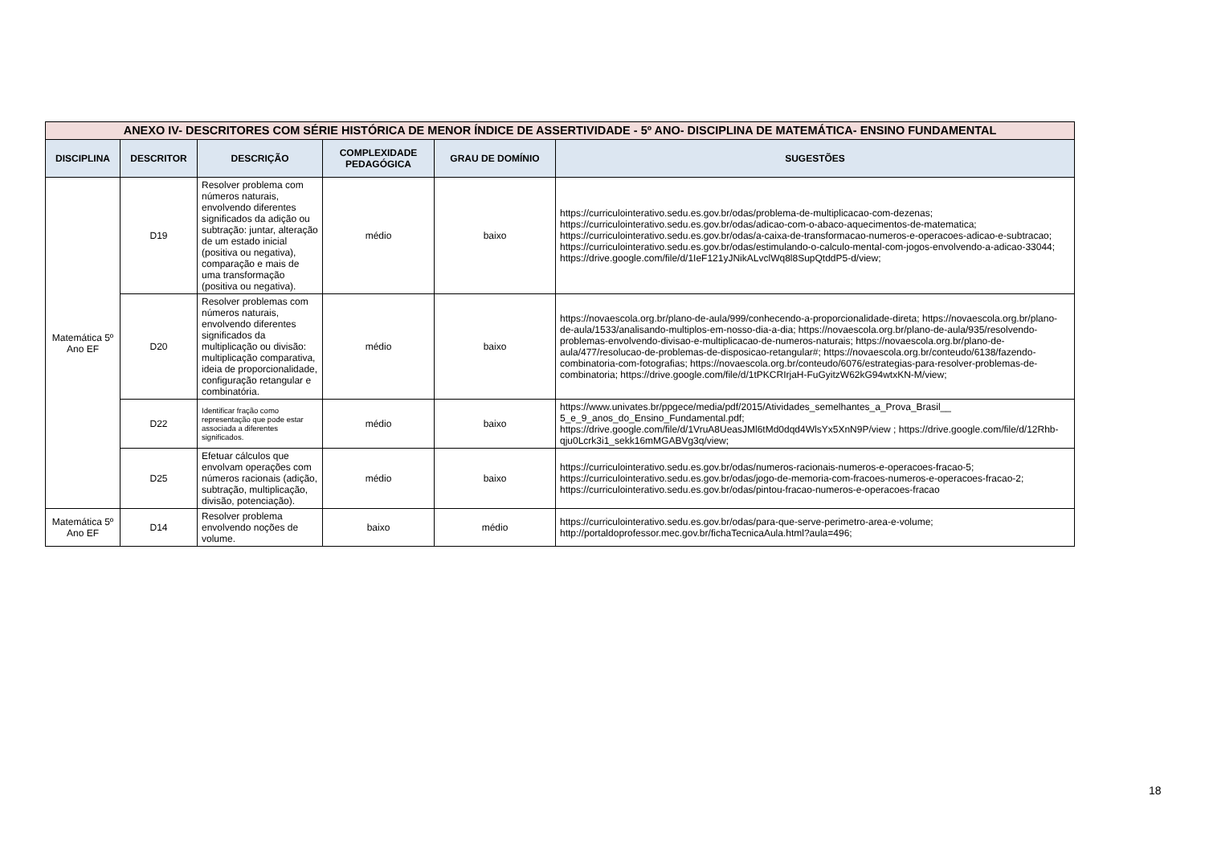| ANEXO IV- DESCRITORES COM SÉRIE HISTÓRICA DE MENOR ÍNDICE DE ASSERTIVIDADE - 5º ANO- DISCIPLINA DE MATEMÁTICA- ENSINO FUNDAMENTAL | | | | | |
| DISCIPLINA | DESCRITOR | DESCRIÇÃO | COMPLEXIDADE PEDAGÓGICA | GRAU DE DOMÍNIO | SUGESTÕES |
| Matemática 5º Ano EF | D19 | Resolver problema com números naturais, envolvendo diferentes significados da adição ou subtração: juntar, alteração de um estado inicial (positiva ou negativa), comparação e mais de uma transformação (positiva ou negativa). | médio | baixo | https://curriculointerativo.sedu.es.gov.br/odas/problema-de-multiplicacao-com-dezenas; https://curriculointerativo.sedu.es.gov.br/odas/adicao-com-o-abaco-aquecimentos-de-matematica; https://curriculointerativo.sedu.es.gov.br/odas/a-caixa-de-transformacao-numeros-e-operacoes-adicao-e-subtracao; https://curriculointerativo.sedu.es.gov.br/odas/estimulando-o-calculo-mental-com-jogos-envolvendo-a-adicao-33044; https://drive.google.com/file/d/1IeF121yJNikALvclWq8l8SupQtddP5-d/view; |
| | D20 | Resolver problemas com números naturais, envolvendo diferentes significados da multiplicação ou divisão: multiplicação comparativa, ideia de proporcionalidade, configuração retangular e combinatória. | médio | baixo | https://novaescola.org.br/plano-de-aula/999/conhecendo-a-proporcionalidade-direta; https://novaescola.org.br/plano-de-aula/1533/analisando-multiplos-em-nosso-dia-a-dia; https://novaescola.org.br/plano-de-aula/935/resolvendo-problemas-envolvendo-divisao-e-multiplicacao-de-numeros-naturais; https://novaescola.org.br/plano-de-aula/477/resolucao-de-problemas-de-disposicao-retangular#; https://novaescola.org.br/conteudo/6138/fazendo-combinatoria-com-fotografias; https://novaescola.org.br/conteudo/6076/estrategias-para-resolver-problemas-de-combinatoria; https://drive.google.com/file/d/1tPKCRIrjaH-FuGyitzW62kG94wtxKN-M/view; |
| | D22 | Identificar fração como representação que pode estar associada a diferentes significados. | médio | baixo | https://www.univates.br/ppgece/media/pdf/2015/Atividades_semelhantes_a_Prova_Brasil__ 5_e_9_anos_do_Ensino_Fundamental.pdf; https://drive.google.com/file/d/1VruA8UeasJMl6tMd0dqd4WlsYx5XnN9P/view ; https://drive.google.com/file/d/12Rhb-qju0Lcrk3i1_sekk16mMGABVg3q/view; |
| | D25 | Efetuar cálculos que envolvam operações com números racionais (adição, subtração, multiplicação, divisão, potenciação). | médio | baixo | https://curriculointerativo.sedu.es.gov.br/odas/numeros-racionais-numeros-e-operacoes-fracao-5; https://curriculointerativo.sedu.es.gov.br/odas/jogo-de-memoria-com-fracoes-numeros-e-operacoes-fracao-2; https://curriculointerativo.sedu.es.gov.br/odas/pintou-fracao-numeros-e-operacoes-fracao |
| Matemática 5º Ano EF | D14 | Resolver problema envolvendo noções de volume. | baixo | médio | https://curriculointerativo.sedu.es.gov.br/odas/para-que-serve-perimetro-area-e-volume; http://portaldoprofessor.mec.gov.br/fichaTecnicaAula.html?aula=496; |
18